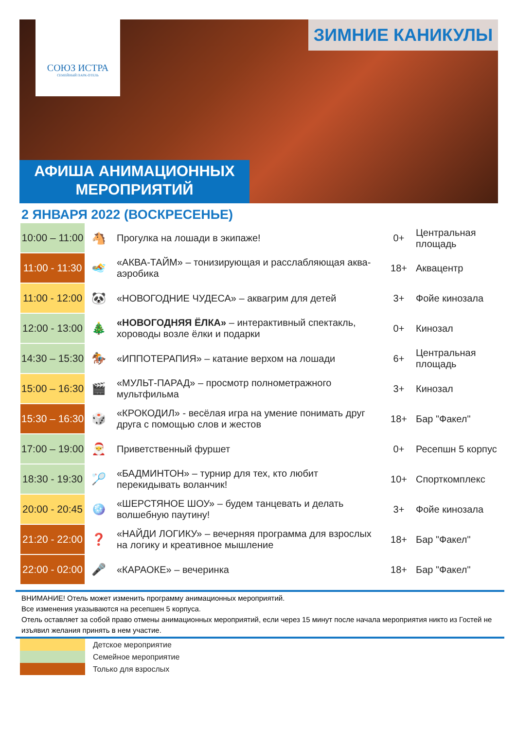СОЮЗ ИСТРА
СЕМЕЙНЫЙ ПАРК-ОТЕЛЬ
ЗИМНИЕ КАНИКУЛЫ
АФИША АНИМАЦИОННЫХ
МЕРОПРИЯТИЙ
2 ЯНВАРЯ 2022 (ВОСКРЕСЕНЬЕ)
| 10:00 – 11:00 | 🐴 | Прогулка на лошади в экипаже! | 0+ | Центральная площадь |
| 11:00 - 11:30 | 🏊 | «АКВА-ТАЙМ» – тонизирующая и расслабляющая аква-аэробика | 18+ | Аквацентр |
| 11:00 - 12:00 | 🐼 | «НОВОГОДНИЕ ЧУДЕСА» – аквагрим для детей | 3+ | Фойе кинозала |
| 12:00 - 13:00 | 🎄 | «НОВОГОДНЯЯ ЁЛКА» – интерактивный спектакль, хороводы возле ёлки и подарки | 0+ | Кинозал |
| 14:30 – 15:30 | 🏇 | «ИППОТЕРАПИЯ» – катание верхом на лошади | 6+ | Центральная площадь |
| 15:00 – 16:30 | 🎬 | «МУЛЬТ-ПАРАД» – просмотр полнометражного мультфильма | 3+ | Кинозал |
| 15:30 – 16:30 | 🎲 | «КРОКОДИЛ» - весёлая игра на умение понимать друг друга с помощью слов и жестов | 18+ | Бар "Факел" |
| 17:00 – 19:00 | 🎅 | Приветственный фуршет | 0+ | Ресепшн 5 корпус |
| 18:30 - 19:30 | 🏸 | «БАДМИНТОН» – турнир для тех, кто любит перекидывать воланчик! | 10+ | Спорткомплекс |
| 20:00 - 20:45 | 🪩 | «ШЕРСТЯНОЕ ШОУ» – будем танцевать и делать волшебную паутину! | 3+ | Фойе кинозала |
| 21:20 - 22:00 | ❓ | «НАЙДИ ЛОГИКУ» – вечерняя программа для взрослых на логику и креативное мышление | 18+ | Бар "Факел" |
| 22:00 - 02:00 | 🎤 | «КАРАОКЕ» – вечеринка | 18+ | Бар "Факел" |
ВНИМАНИЕ! Отель может изменить программу анимационных мероприятий.
Все изменения указываются на ресепшен 5 корпуса.
Отель оставляет за собой право отмены анимационных мероприятий, если через 15 минут после начала мероприятия никто из Гостей не изъявил желания принять в нем участие.
| | Детское мероприятие |
| | Семейное мероприятие |
| | Только для взрослых |